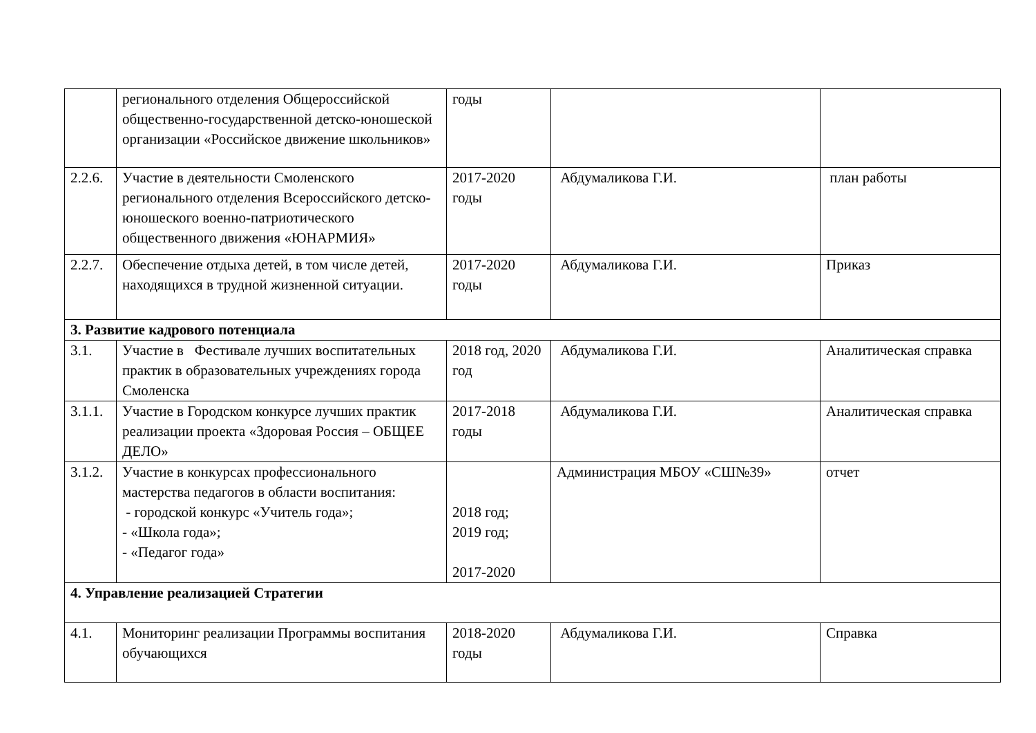| | регионального отделения Общероссийской общественно-государственной детско-юношеской организации «Российское движение школьников» | годы | | |
| 2.2.6. | Участие в деятельности Смоленского регионального отделения Всероссийского детско-юношеского военно-патриотического общественного движения «ЮНАРМИЯ» | 2017-2020 годы | Абдумаликова Г.И. | план работы |
| 2.2.7. | Обеспечение отдыха детей, в том числе детей, находящихся в трудной жизненной ситуации. | 2017-2020 годы | Абдумаликова Г.И. | Приказ |
| 3. Развитие кадрового потенциала | | | | |
| 3.1. | Участие в Фестивале лучших воспитательных практик в образовательных учреждениях города Смоленска | 2018 год, 2020 год | Абдумаликова Г.И. | Аналитическая справка |
| 3.1.1. | Участие в Городском конкурсе лучших практик реализации проекта «Здоровая Россия – ОБЩЕЕ ДЕЛО» | 2017-2018 годы | Абдумаликова Г.И. | Аналитическая справка |
| 3.1.2. | Участие в конкурсах профессионального мастерства педагогов в области воспитания: - городской конкурс «Учитель года»; - «Школа года»; - «Педагог года» | 2018 год; 2019 год; 2017-2020 | Администрация МБОУ «СШ№39» | отчет |
| 4. Управление реализацией Стратегии | | | | |
| 4.1. | Мониторинг реализации Программы воспитания обучающихся | 2018-2020 годы | Абдумаликова Г.И. | Справка |